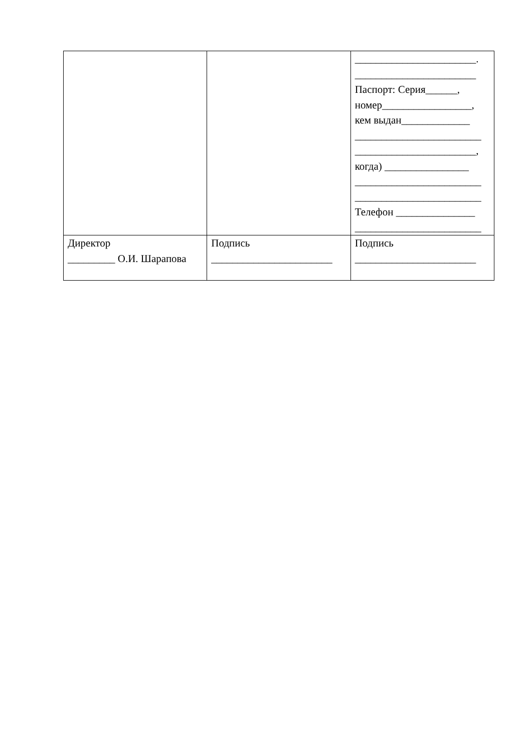| | | _______________________. _______________________ Паспорт: Серия______, номер_________________, кем выдан_____________ ________________________ _______________________, когда) ________________ ________________________ ________________________ Телефон _______________ ________________________ |
| Директор _________ О.И. Шарапова | Подпись _______________________ | Подпись _______________________ |